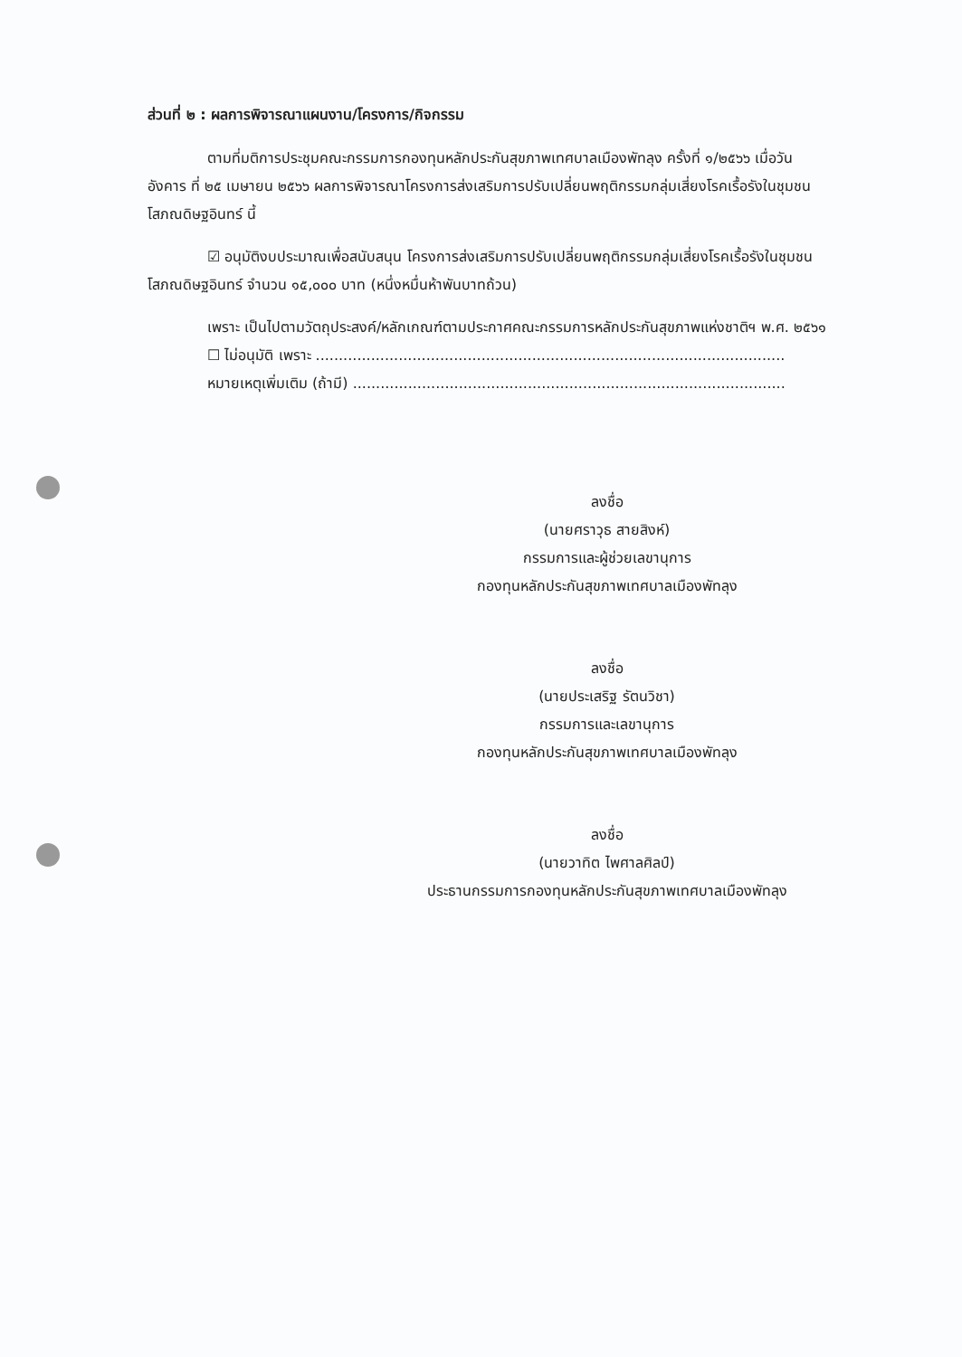ส่วนที่ ๒ : ผลการพิจารณาแผนงาน/โครงการ/กิจกรรม
ตามที่มติการประชุมคณะกรรมการกองทุนหลักประกันสุขภาพเทศบาลเมืองพัทลุง ครั้งที่ ๑/๒๕๖๖ เมื่อวันอังคาร ที่ ๒๕ เมษายน ๒๕๖๖ ผลการพิจารณาโครงการส่งเสริมการปรับเปลี่ยนพฤติกรรมกลุ่มเสี่ยงโรคเรื้อรังในชุมชนโสภณดิษฐอินทร์ นี้
☑ อนุมัติงบประมาณเพื่อสนับสนุน โครงการส่งเสริมการปรับเปลี่ยนพฤติกรรมกลุ่มเสี่ยงโรคเรื้อรังในชุมชนโสภณดิษฐอินทร์ จำนวน ๑๕,๐๐๐ บาท (หนึ่งหมื่นห้าพันบาทถ้วน)
เพราะ เป็นไปตามวัตถุประสงค์/หลักเกณฑ์ตามประกาศคณะกรรมการหลักประกันสุขภาพแห่งชาติฯ พ.ศ. ๒๕๖๑
☐ ไม่อนุมัติ เพราะ ......................................................................................................
หมายเหตุเพิ่มเติม (ถ้ามี) ..............................................................................................
ลงชื่อ
(นายศราวุธ สายสิงห์)
กรรมการและผู้ช่วยเลขานุการ
กองทุนหลักประกันสุขภาพเทศบาลเมืองพัทลุง
ลงชื่อ
(นายประเสริฐ รัตนวิชา)
กรรมการและเลขานุการ
กองทุนหลักประกันสุขภาพเทศบาลเมืองพัทลุง
ลงชื่อ
(นายวาทิต ไพศาลศิลป์)
ประธานกรรมการกองทุนหลักประกันสุขภาพเทศบาลเมืองพัทลุง